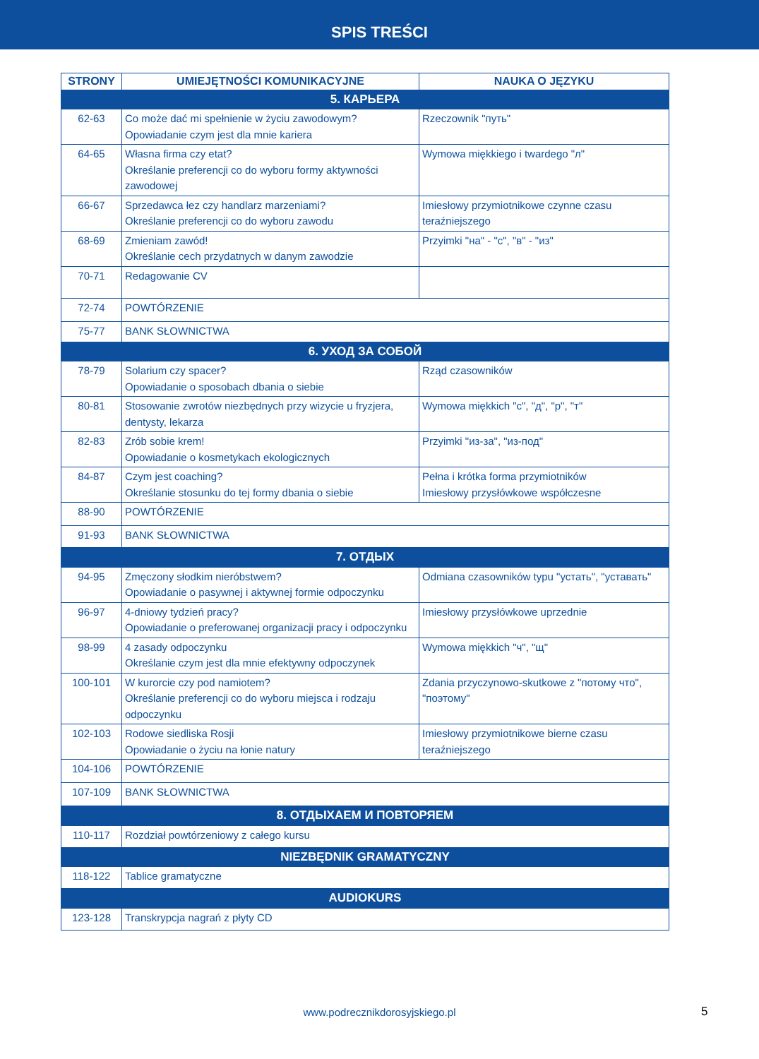SPIS TREŚCI
| STRONY | UMIEJĘTNOŚCI KOMUNIKACYJNE | NAUKA O JĘZYKU |
| --- | --- | --- |
| 5. КАРЬЕРА | | |
| 62-63 | Co może dać mi spełnienie w życiu zawodowym? Opowiadanie czym jest dla mnie kariera | Rzeczownik "путь" |
| 64-65 | Własna firma czy etat? Określanie preferencji co do wyboru formy aktywności zawodowej | Wymowa miękkiego i twardego "л" |
| 66-67 | Sprzedawca łez czy handlarz marzeniami? Określanie preferencji co do wyboru zawodu | Imiesłowy przymiotnikowe czynne czasu teraźniejszego |
| 68-69 | Zmieniam zawód! Określanie cech przydatnych w danym zawodzie | Przyimki "на" - "с", "в" - "из" |
| 70-71 | Redagowanie CV | |
| 72-74 | POWTÓRZENIE | |
| 75-77 | BANK SŁOWNICTWA | |
| 6. УХОД ЗА СОБОЙ | | |
| 78-79 | Solarium czy spacer? Opowiadanie o sposobach dbania o siebie | Rząd czasowników |
| 80-81 | Stosowanie zwrotów niezbędnych przy wizycie u fryzjera, dentysty, lekarza | Wymowa miękkich "с", "д", "р", "т" |
| 82-83 | Zrób sobie krem! Opowiadanie o kosmetykach ekologicznych | Przyimki "из-за", "из-под" |
| 84-87 | Czym jest coaching? Określanie stosunku do tej formy dbania o siebie | Pełna i krótka forma przymiotników Imiesłowy przysłówkowe współczesne |
| 88-90 | POWTÓRZENIE | |
| 91-93 | BANK SŁOWNICTWA | |
| 7. ОТДЫХ | | |
| 94-95 | Zmęczony słodkim nieróbstwem? Opowiadanie o pasywnej i aktywnej formie odpoczynku | Odmiana czasowników typu "устать", "уставать" |
| 96-97 | 4-dniowy tydzień pracy? Opowiadanie o preferowanej organizacji pracy i odpoczynku | Imiesłowy przysłówkowe uprzednie |
| 98-99 | 4 zasady odpoczynku Określanie czym jest dla mnie efektywny odpoczynek | Wymowa miękkich "ч", "щ" |
| 100-101 | W kurorcie czy pod namiotem? Określanie preferencji co do wyboru miejsca i rodzaju odpoczynku | Zdania przyczynowo-skutkowe z "потому что", "поэтому" |
| 102-103 | Rodowe siedliska Rosji Opowiadanie o życiu na łonie natury | Imiesłowy przymiotnikowe bierne czasu teraźniejszego |
| 104-106 | POWTÓRZENIE | |
| 107-109 | BANK SŁOWNICTWA | |
| 8. ОТДЫХАЕМ И ПОВТОРЯЕМ | | |
| 110-117 | Rozdział powtórzeniowy z całego kursu | |
| NIEZBĘDNIK GRAMATYCZNY | | |
| 118-122 | Tablice gramatyczne | |
| AUDIOKURS | | |
| 123-128 | Transkrypcja nagrań z płyty CD | |
www.podrecznikdorosyjskiego.pl 5